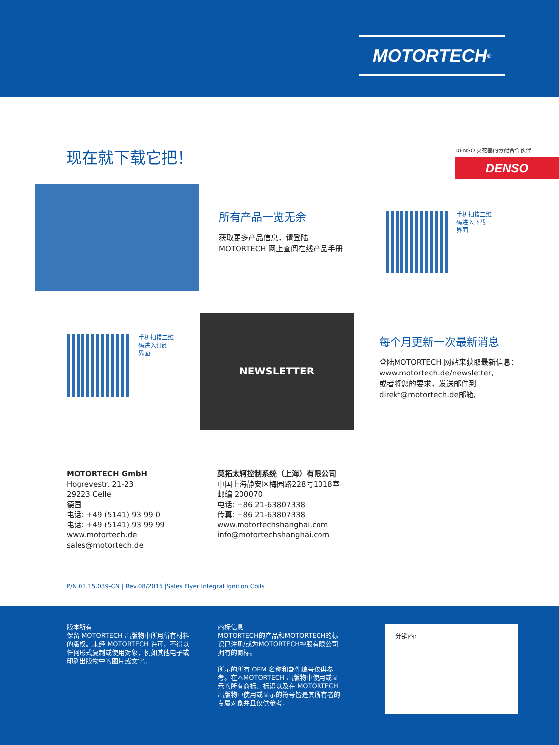MOTORTECH<sup>®</sup>
现在就下载它把！ DENSO 火花塞的分配合作伙伴
DENSO
所有产品一览无余
获取更多产品信息，请登陆
MOTORTECH 网上查阅在线产品手册
手机扫描二维
码进入下载
界面
手机扫描二维
码进入订阅
界面
NEWSLETTER
每个月更新一次最新消息
登陆MOTORTECH 网站来获取最新信息：
www.motortech.de/newsletter,
或者将您的要求，发送邮件到
direkt@motortech.de邮箱。
MOTORTECH GmbH
Hogrevestr. 21-23
29223 Celle
德国
电话: +49 (5141) 93 99 0
电话: +49 (5141) 93 99 99
www.motortech.de
sales@motortech.de
莫拓太轲控制系统（上海）有限公司
中国上海静安区梅园路228号1018室
邮编 200070
电话: +86 21-63807338
传真: +86 21-63807338
www.motortechshanghai.com
info@motortechshanghai.com
P/N 01.15.039-CN | Rev.08/2016 |Sales Flyer Integral Ignition Coils
版本所有
保留 MOTORTECH 出版物中所用所有材料的版权。未经 MOTORTECH 许可，不得以任何形式复制或使用对象，例如其他电子或印刷出版物中的图片或文字。
商标信息
MOTORTECH的产品和MOTORTECH的标识已注册/或为MOTORTECH控股有限公司拥有的商标。
所示的所有 OEM 名称和部件编号仅供参考。在本MOTORTECH 出版物中使用或显示的所有商标、标识以及在 MOTORTECH 出版物中使用或显示的符号皆是其所有者的专属对象并且仅供参考.
分销商: